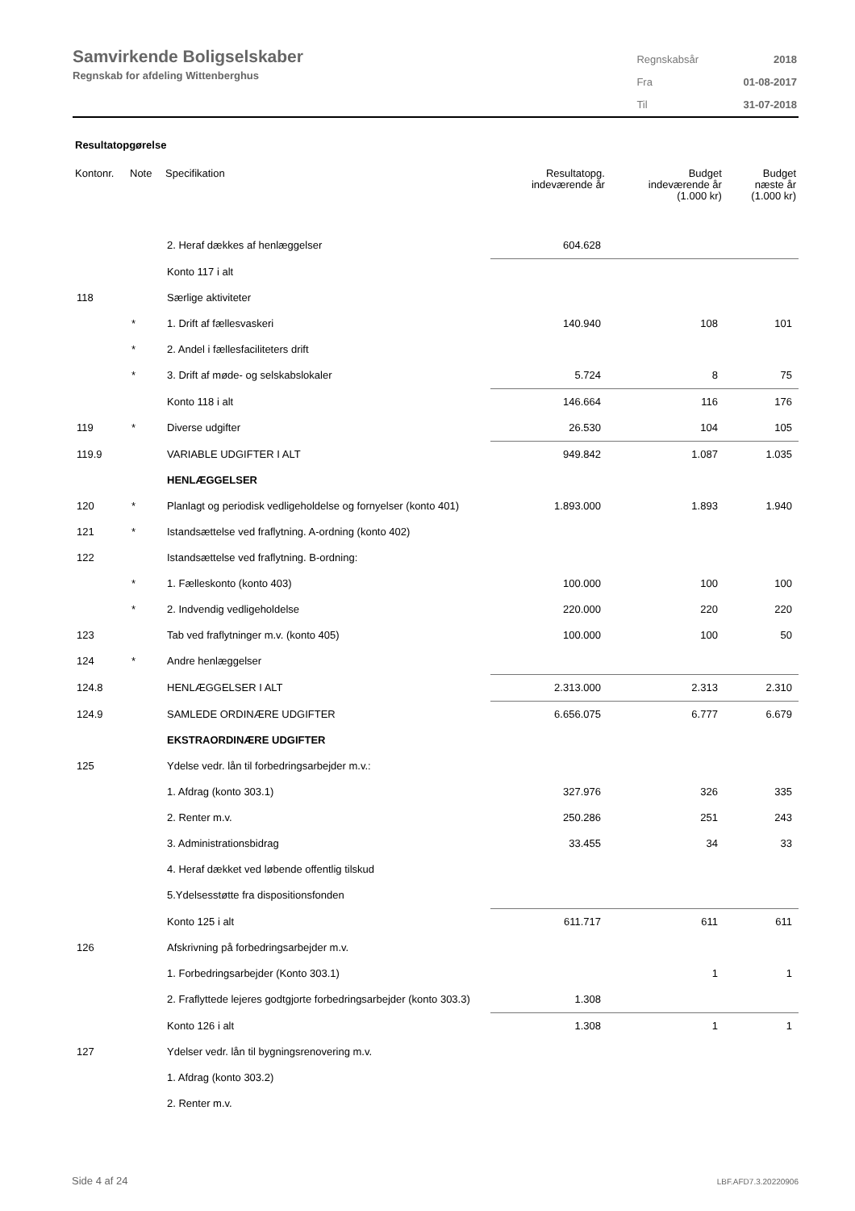Samvirkende Boligselskaber
Regnskab for afdeling Wittenberghus
| Regnskabsår | 2018 |
| Fra | 01-08-2017 |
| Til | 31-07-2018 |
Resultatopgørelse
| Kontonr. | Note | Specifikation | Resultatopg. indeværende år | Budget indeværende år (1.000 kr) | Budget næste år (1.000 kr) |
| --- | --- | --- | --- | --- | --- |
| | | 2. Heraf dækkes af henlæggelser | 604.628 | | |
| | | Konto 117 i alt | | | |
| 118 | | Særlige aktiviteter | | | |
| | * | 1. Drift af fællesvaskeri | 140.940 | 108 | 101 |
| | * | 2. Andel i fællesfaciliteters drift | | | |
| | * | 3. Drift af møde- og selskabslokaler | 5.724 | 8 | 75 |
| | | Konto 118 i alt | 146.664 | 116 | 176 |
| 119 | * | Diverse udgifter | 26.530 | 104 | 105 |
| 119.9 | | VARIABLE UDGIFTER I ALT | 949.842 | 1.087 | 1.035 |
| | | HENLÆGGELSER | | | |
| 120 | * | Planlagt og periodisk vedligeholdelse og fornyelser (konto 401) | 1.893.000 | 1.893 | 1.940 |
| 121 | * | Istandsættelse ved fraflytning. A-ordning (konto 402) | | | |
| 122 | | Istandsættelse ved fraflytning. B-ordning: | | | |
| | * | 1. Fælleskonto (konto 403) | 100.000 | 100 | 100 |
| | * | 2. Indvendig vedligeholdelse | 220.000 | 220 | 220 |
| 123 | | Tab ved fraflytninger m.v. (konto 405) | 100.000 | 100 | 50 |
| 124 | * | Andre henlæggelser | | | |
| 124.8 | | HENLÆGGELSER I ALT | 2.313.000 | 2.313 | 2.310 |
| 124.9 | | SAMLEDE ORDINÆRE UDGIFTER | 6.656.075 | 6.777 | 6.679 |
| | | EKSTRAORDINÆRE UDGIFTER | | | |
| 125 | | Ydelse vedr. lån til forbedringsarbejder m.v.: | | | |
| | | 1. Afdrag (konto 303.1) | 327.976 | 326 | 335 |
| | | 2. Renter m.v. | 250.286 | 251 | 243 |
| | | 3. Administrationsbidrag | 33.455 | 34 | 33 |
| | | 4. Heraf dækket ved løbende offentlig tilskud | | | |
| | | 5.Ydelsesstøtte fra dispositionsfonden | | | |
| | | Konto 125 i alt | 611.717 | 611 | 611 |
| 126 | | Afskrivning på forbedringsarbejder m.v. | | | |
| | | 1. Forbedringsarbejder (Konto 303.1) | | 1 | 1 |
| | | 2. Fraflyttede lejeres godtgjorte forbedringsarbejder (konto 303.3) | 1.308 | | |
| | | Konto 126 i alt | 1.308 | 1 | 1 |
| 127 | | Ydelser vedr. lån til bygningsrenovering m.v. | | | |
| | | 1. Afdrag (konto 303.2) | | | |
| | | 2. Renter m.v. | | | |
Side 4 af 24 LBF.AFD7.3.20220906